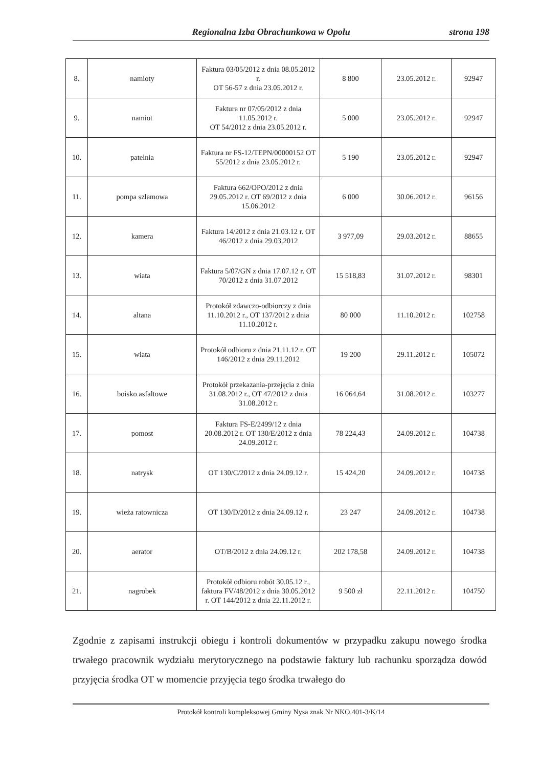Regionalna Izba Obrachunkowa w Opolu strona 198
| 8. | namioty | Faktura 03/05/2012 z dnia 08.05.2012 r. OT 56-57 z dnia 23.05.2012 r. | 8 800 | 23.05.2012 r. | 92947 |
| 9. | namiot | Faktura nr 07/05/2012 z dnia 11.05.2012 r. OT 54/2012 z dnia 23.05.2012 r. | 5 000 | 23.05.2012 r. | 92947 |
| 10. | patelnia | Faktura nr FS-12/TEPN/00000152 OT 55/2012 z dnia 23.05.2012 r. | 5 190 | 23.05.2012 r. | 92947 |
| 11. | pompa szlamowa | Faktura 662/OPO/2012 z dnia 29.05.2012 r. OT 69/2012 z dnia 15.06.2012 | 6 000 | 30.06.2012 r. | 96156 |
| 12. | kamera | Faktura 14/2012 z dnia 21.03.12 r. OT 46/2012 z dnia 29.03.2012 | 3 977,09 | 29.03.2012 r. | 88655 |
| 13. | wiata | Faktura 5/07/GN z dnia 17.07.12 r. OT 70/2012 z dnia 31.07.2012 | 15 518,83 | 31.07.2012 r. | 98301 |
| 14. | altana | Protokół zdawczo-odbiorczy z dnia 11.10.2012 r., OT 137/2012 z dnia 11.10.2012 r. | 80 000 | 11.10.2012 r. | 102758 |
| 15. | wiata | Protokół odbioru z dnia 21.11.12 r. OT 146/2012 z dnia 29.11.2012 | 19 200 | 29.11.2012 r. | 105072 |
| 16. | boisko asfaltowe | Protokół przekazania-przejęcia z dnia 31.08.2012 r., OT 47/2012 z dnia 31.08.2012 r. | 16 064,64 | 31.08.2012 r. | 103277 |
| 17. | pomost | Faktura FS-E/2499/12 z dnia 20.08.2012 r. OT 130/E/2012 z dnia 24.09.2012 r. | 78 224,43 | 24.09.2012 r. | 104738 |
| 18. | natrysk | OT 130/C/2012 z dnia 24.09.12 r. | 15 424,20 | 24.09.2012 r. | 104738 |
| 19. | wieża ratownicza | OT 130/D/2012 z dnia 24.09.12 r. | 23 247 | 24.09.2012 r. | 104738 |
| 20. | aerator | OT/B/2012 z dnia 24.09.12 r. | 202 178,58 | 24.09.2012 r. | 104738 |
| 21. | nagrobek | Protokół odbioru robót 30.05.12 r., faktura FV/48/2012 z dnia 30.05.2012 r. OT 144/2012 z dnia 22.11.2012 r. | 9 500 zł | 22.11.2012 r. | 104750 |
Zgodnie z zapisami instrukcji obiegu i kontroli dokumentów w przypadku zakupu nowego środka trwałego pracownik wydziału merytorycznego na podstawie faktury lub rachunku sporządza dowód przyjęcia środka OT w momencie przyjęcia tego środka trwałego do
Protokół kontroli kompleksowej Gminy Nysa znak Nr NKO.401-3/K/14